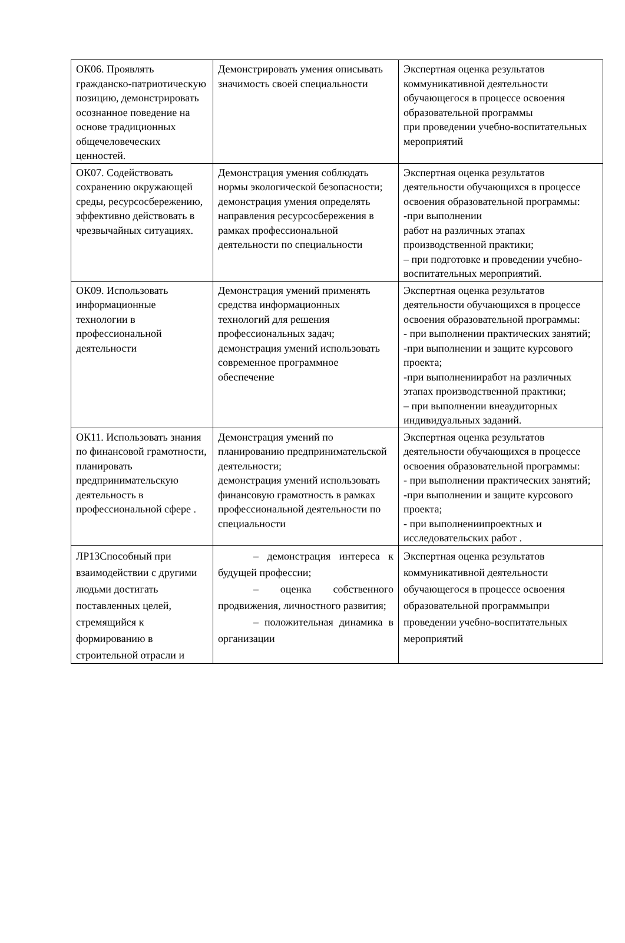| ОК06. Проявлять гражданско-патриотическую позицию, демонстрировать осознанное поведение на основе традиционных общечеловеческих ценностей. | Демонстрировать умения описывать значимость своей специальности | Экспертная оценка результатов коммуникативной деятельности обучающегося в процессе освоения образовательной программы при проведении учебно-воспитательных мероприятий |
| ОК07. Содействовать сохранению окружающей среды, ресурсосбережению, эффективно действовать в чрезвычайных ситуациях. | Демонстрация умения соблюдать нормы экологической безопасности; демонстрация умения определять направления ресурсосбережения в рамках профессиональной деятельности по специальности | Экспертная оценка результатов деятельности обучающихся в процессе освоения образовательной программы: -при выполнении работ на различных этапах производственной практики; – при подготовке и проведении учебно-воспитательных мероприятий. |
| ОК09. Использовать информационные технологии в профессиональной деятельности | Демонстрация умений применять средства информационных технологий для решения профессиональных задач; демонстрация умений использовать современное программное обеспечение | Экспертная оценка результатов деятельности обучающихся в процессе освоения образовательной программы: - при выполнении практических занятий; -при выполнении и защите курсового проекта; -при выполненииработ на различных этапах производственной практики; – при выполнении внеаудиторных индивидуальных заданий. |
| ОК11. Использовать знания по финансовой грамотности, планировать предпринимательскую деятельность в профессиональной сфере . | Демонстрация умений по планированию предпринимательской деятельности; демонстрация умений использовать финансовую грамотность в рамках профессиональной деятельности по специальности | Экспертная оценка результатов деятельности обучающихся в процессе освоения образовательной программы: - при выполнении практических занятий; -при выполнении и защите курсового проекта; - при выполнениипроектных и исследовательских работ . |
| ЛР13Способный при взаимодействии с другими людьми достигать поставленных целей, стремящийся к формированию в строительной отрасли и | – демонстрация интереса к будущей профессии; – оценка собственного продвижения, личностного развития; – положительная динамика в организации | Экспертная оценка результатов коммуникативной деятельности обучающегося в процессе освоения образовательной программыпри проведении учебно-воспитательных мероприятий |